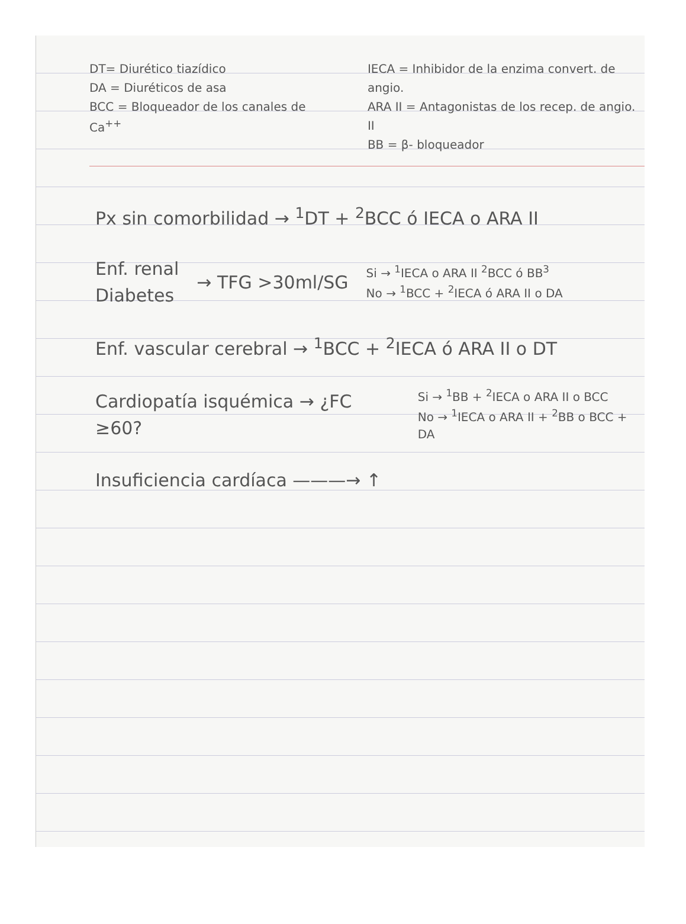DT= Diurético tiazídico
DA = Diuréticos de asa
BCC = Bloqueador de los canales de Ca<sup>++</sup>
IECA = Inhibidor de la enzima convert. de angio.
ARA II = Antagonistas de los recep. de angio. II
BB = β- bloqueador
Px sin comorbilidad → <sup>1</sup>DT + <sup>2</sup>BCC ó IECA o ARA II
Enf. renal
Diabetes
→ TFG >30ml/SG
Si → <sup>1</sup>IECA o ARA II <sup>2</sup>BCC ó BB<sup>3</sup>
No → <sup>1</sup>BCC + <sup>2</sup>IECA ó ARA II o DA
Enf. vascular cerebral → <sup>1</sup>BCC + <sup>2</sup>IECA ó ARA II o DT
Cardiopatía isquémica → ¿FC ≥60?
Si → <sup>1</sup>BB + <sup>2</sup>IECA o ARA II o BCC
No → <sup>1</sup>IECA o ARA II + <sup>2</sup>BB o BCC + DA
Insuficiencia cardíaca ———→ ↑